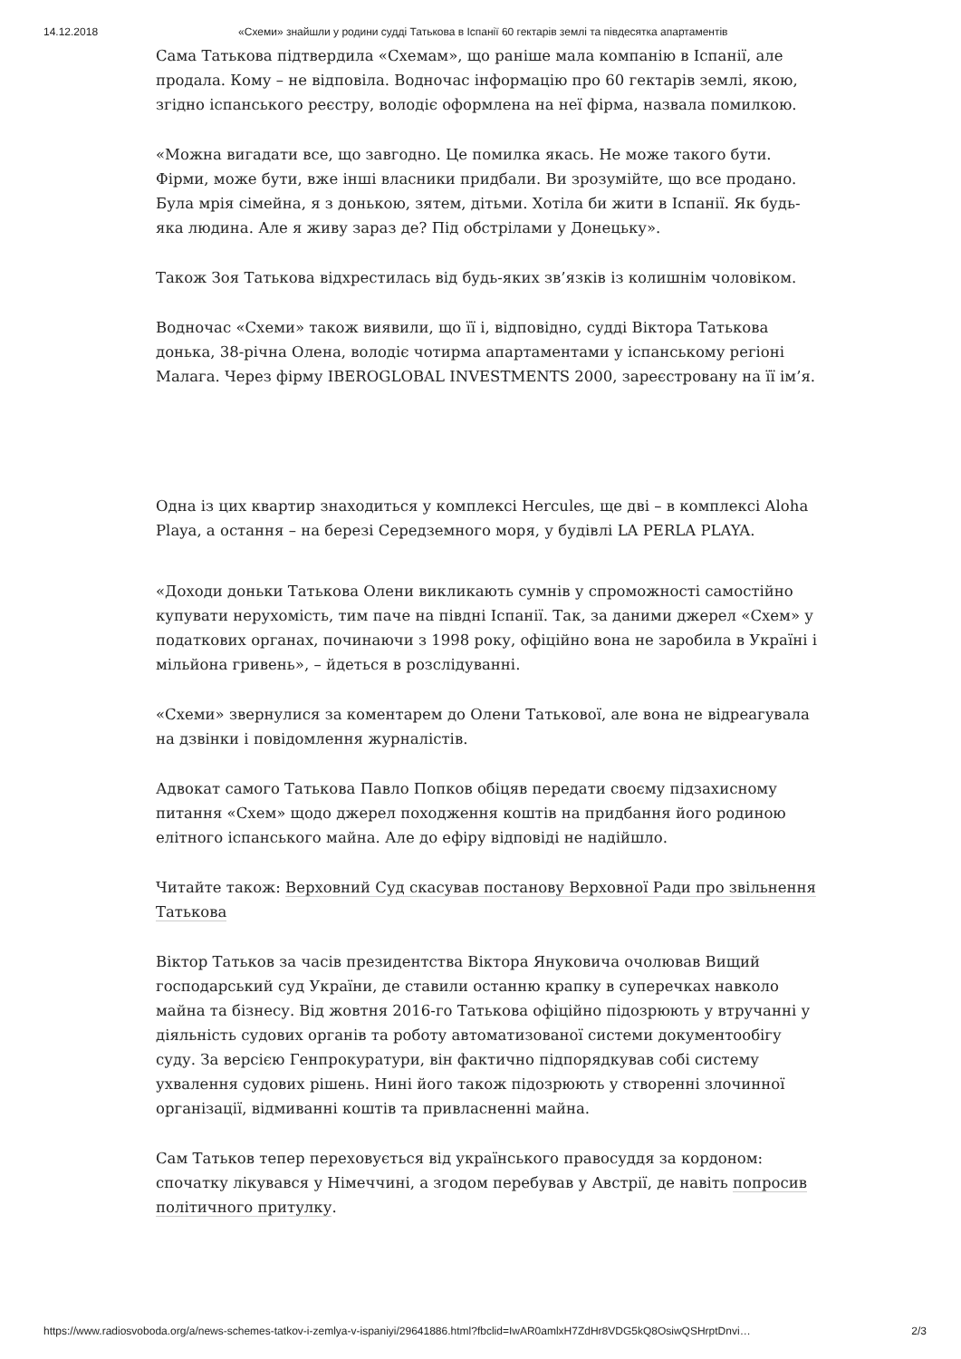14.12.2018 «Схеми» знайшли у родини судді Татькова в Іспанії 60 гектарів землі та півдесятка апартаментів
Сама Татькова підтвердила «Схемам», що раніше мала компанію в Іспанії, але продала. Кому – не відповіла. Водночас інформацію про 60 гектарів землі, якою, згідно іспанського реєстру, володіє оформлена на неї фірма, назвала помилкою.
«Можна вигадати все, що завгодно. Це помилка якась. Не може такого бути. Фірми, може бути, вже інші власники придбали. Ви зрозумійте, що все продано. Була мрія сімейна, я з донькою, зятем, дітьми. Хотіла би жити в Іспанії. Як будь-яка людина. Але я живу зараз де? Під обстрілами у Донецьку».
Також Зоя Татькова відхрестилась від будь-яких зв’язків із колишнім чоловіком.
Водночас «Схеми» також виявили, що її і, відповідно, судді Віктора Татькова донька, 38-річна Олена, володіє чотирма апартаментами у іспанському регіоні Малага. Через фірму IBEROGLOBAL INVESTMENTS 2000, зареєстровану на її ім’я.
Одна із цих квартир знаходиться у комплексі Hercules, ще дві – в комплексі Aloha Playa, а остання – на березі Середземного моря, у будівлі LA PERLA PLAYA.
«Доходи доньки Татькова Олени викликають сумнів у спроможності самостійно купувати нерухомість, тим паче на півдні Іспанії. Так, за даними джерел «Схем» у податкових органах, починаючи з 1998 року, офіційно вона не заробила в Україні і мільйона гривень», – йдеться в розслідуванні.
«Схеми» звернулися за коментарем до Олени Татькової, але вона не відреагувала на дзвінки і повідомлення журналістів.
Адвокат самого Татькова Павло Попков обіцяв передати своєму підзахисному питання «Схем» щодо джерел походження коштів на придбання його родиною елітного іспанського майна. Але до ефіру відповіді не надійшло.
Читайте також: Верховний Суд скасував постанову Верховної Ради про звільнення Татькова
Віктор Татьков за часів президентства Віктора Януковича очолював Вищий господарський суд України, де ставили останню крапку в суперечках навколо майна та бізнесу. Від жовтня 2016-го Татькова офіційно підозрюють у втручанні у діяльність судових органів та роботу автоматизованої системи документообігу суду. За версією Генпрокуратури, він фактично підпорядкував собі систему ухвалення судових рішень. Нині його також підозрюють у створенні злочинної організації, відмиванні коштів та привласненні майна.
Сам Татьков тепер переховується від українського правосуддя за кордоном: спочатку лікувався у Німеччині, а згодом перебував у Австрії, де навіть попросив політичного притулку.
https://www.radiosvoboda.org/a/news-schemes-tatkov-i-zemlya-v-ispaniyi/29641886.html?fbclid=IwAR0amlxH7ZdHr8VDG5kQ8OsiwQSHrptDnvi… 2/3